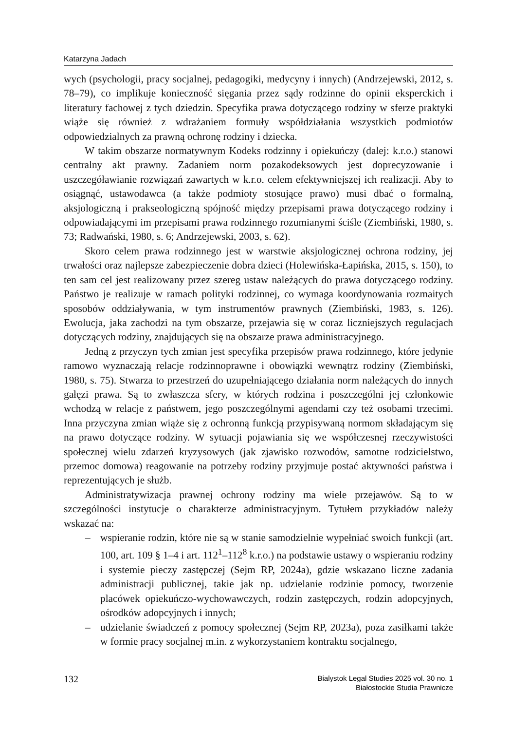Katarzyna Jadach
wych (psychologii, pracy socjalnej, pedagogiki, medycyny i innych) (Andrzejewski, 2012, s. 78–79), co implikuje konieczność sięgania przez sądy rodzinne do opinii eksperckich i literatury fachowej z tych dziedzin. Specyfika prawa dotyczącego rodziny w sferze praktyki wiąże się również z wdrażaniem formuły współdziałania wszystkich podmiotów odpowiedzialnych za prawną ochronę rodziny i dziecka.
W takim obszarze normatywnym Kodeks rodzinny i opiekuńczy (dalej: k.r.o.) stanowi centralny akt prawny. Zadaniem norm pozakodeksowych jest doprecyzowanie i uszczegóławianie rozwiązań zawartych w k.r.o. celem efektywniejszej ich realizacji. Aby to osiągnąć, ustawodawca (a także podmioty stosujące prawo) musi dbać o formalną, aksjologiczną i prakseologiczną spójność między przepisami prawa dotyczącego rodziny i odpowiadającymi im przepisami prawa rodzinnego rozumianymi ściśle (Ziembiński, 1980, s. 73; Radwański, 1980, s. 6; Andrzejewski, 2003, s. 62).
Skoro celem prawa rodzinnego jest w warstwie aksjologicznej ochrona rodziny, jej trwałości oraz najlepsze zabezpieczenie dobra dzieci (Holewińska-Łapińska, 2015, s. 150), to ten sam cel jest realizowany przez szereg ustaw należących do prawa dotyczącego rodziny. Państwo je realizuje w ramach polityki rodzinnej, co wymaga koordynowania rozmaitych sposobów oddziaływania, w tym instrumentów prawnych (Ziembiński, 1983, s. 126). Ewolucja, jaka zachodzi na tym obszarze, przejawia się w coraz liczniejszych regulacjach dotyczących rodziny, znajdujących się na obszarze prawa administracyjnego.
Jedną z przyczyn tych zmian jest specyfika przepisów prawa rodzinnego, które jedynie ramowo wyznaczają relacje rodzinnoprawne i obowiązki wewnątrz rodziny (Ziembiński, 1980, s. 75). Stwarza to przestrzeń do uzupełniającego działania norm należących do innych gałęzi prawa. Są to zwłaszcza sfery, w których rodzina i poszczególni jej członkowie wchodzą w relacje z państwem, jego poszczególnymi agendami czy też osobami trzecimi. Inna przyczyna zmian wiąże się z ochronną funkcją przypisywaną normom składającym się na prawo dotyczące rodziny. W sytuacji pojawiania się we współczesnej rzeczywistości społecznej wielu zdarzeń kryzysowych (jak zjawisko rozwodów, samotne rodzicielstwo, przemoc domowa) reagowanie na potrzeby rodziny przyjmuje postać aktywności państwa i reprezentujących je służb.
Administratywizacja prawnej ochrony rodziny ma wiele przejawów. Są to w szczególności instytucje o charakterze administracyjnym. Tytułem przykładów należy wskazać na:
– wspieranie rodzin, które nie są w stanie samodzielnie wypełniać swoich funkcji (art. 100, art. 109 § 1–4 i art. 112<sup>1</sup>–112<sup>8</sup> k.r.o.) na podstawie ustawy o wspieraniu rodziny i systemie pieczy zastępczej (Sejm RP, 2024a), gdzie wskazano liczne zadania administracji publicznej, takie jak np. udzielanie rodzinie pomocy, tworzenie placówek opiekuńczo-wychowawczych, rodzin zastępczych, rodzin adopcyjnych, ośrodków adopcyjnych i innych;
– udzielanie świadczeń z pomocy społecznej (Sejm RP, 2023a), poza zasiłkami także w formie pracy socjalnej m.in. z wykorzystaniem kontraktu socjalnego,
132
Bialystok Legal Studies 2025 vol. 30 no. 1
Białostockie Studia Prawnicze